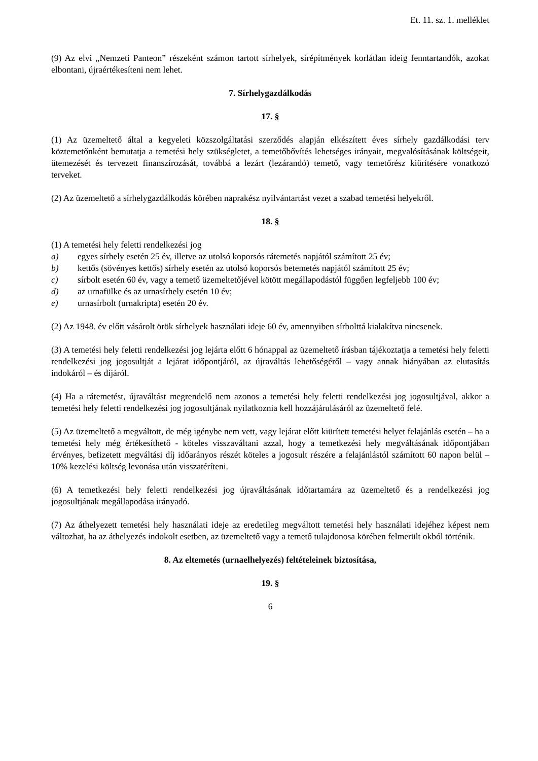Et. 11. sz. 1. melléklet
(9) Az elvi „Nemzeti Panteon” részeként számon tartott sírhelyek, sírépítmények korlátlan ideig fenntartandók, azokat elbontani, újraértékesíteni nem lehet.
7. Sírhelygazdálkodás
17. §
(1) Az üzemeltető által a kegyeleti közszolgáltatási szerződés alapján elkészített éves sírhely gazdálkodási terv köztemetőnként bemutatja a temetési hely szükségletet, a temetőbővítés lehetséges irányait, megvalósításának költségeit, ütemezését és tervezett finanszírozását, továbbá a lezárt (lezárandó) temető, vagy temetőrész kiürítésére vonatkozó terveket.
(2) Az üzemeltető a sírhelygazdálkodás körében naprakész nyilvántartást vezet a szabad temetési helyekről.
18. §
(1) A temetési hely feletti rendelkezési jog
a) egyes sírhely esetén 25 év, illetve az utolsó koporsós rátemetés napjától számított 25 év;
b) kettős (sövényes kettős) sírhely esetén az utolsó koporsós betemetés napjától számított 25 év;
c) sírbolt esetén 60 év, vagy a temető üzemeltetőjével kötött megállapodástól függően legfeljebb 100 év;
d) az urnafülke és az urnasírhely esetén 10 év;
e) urnasírbolt (urnakripta) esetén 20 év.
(2) Az 1948. év előtt vásárolt örök sírhelyek használati ideje 60 év, amennyiben sírbolttá kialakítva nincsenek.
(3) A temetési hely feletti rendelkezési jog lejárta előtt 6 hónappal az üzemeltető írásban tájékoztatja a temetési hely feletti rendelkezési jog jogosultját a lejárat időpontjáról, az újraváltás lehetőségéről – vagy annak hiányában az elutasítás indokáról – és díjáról.
(4) Ha a rátemetést, újraváltást megrendelő nem azonos a temetési hely feletti rendelkezési jog jogosultjával, akkor a temetési hely feletti rendelkezési jog jogosultjának nyilatkoznia kell hozzájárulásáról az üzemeltető felé.
(5) Az üzemeltető a megváltott, de még igénybe nem vett, vagy lejárat előtt kiürített temetési helyet felajánlás esetén – ha a temetési hely még értékesíthető - köteles visszaváltani azzal, hogy a temetkezési hely megváltásának időpontjában érvényes, befizetett megváltási díj időarányos részét köteles a jogosult részére a felajánlástól számított 60 napon belül – 10% kezelési költség levonása után visszatéríteni.
(6) A temetkezési hely feletti rendelkezési jog újraváltásának időtartamára az üzemeltető és a rendelkezési jog jogosultjának megállapodása irányadó.
(7) Az áthelyezett temetési hely használati ideje az eredetileg megváltott temetési hely használati idejéhez képest nem változhat, ha az áthelyezés indokolt esetben, az üzemeltető vagy a temető tulajdonosa körében felmerült okból történik.
8. Az eltemetés (urnaelhelyezés) feltételeinek biztosítása,
19. §
6